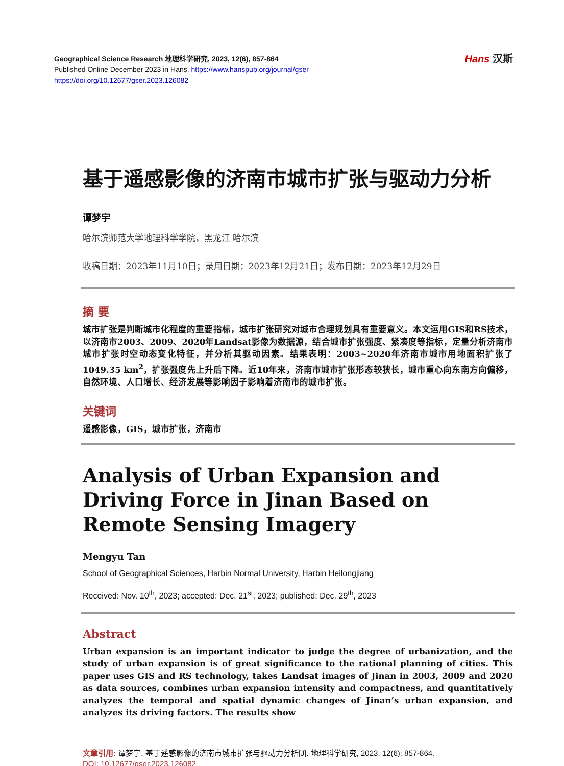Geographical Science Research 地理科学研究, 2023, 12(6), 857-864
Published Online December 2023 in Hans. https://www.hanspub.org/journal/gser
https://doi.org/10.12677/gser.2023.126082
Hans 汉斯
基于遥感影像的济南市城市扩张与驱动力分析
谭梦宇
哈尔滨师范大学地理科学学院，黑龙江 哈尔滨
收稿日期：2023年11月10日；录用日期：2023年12月21日；发布日期：2023年12月29日
摘 要
城市扩张是判断城市化程度的重要指标，城市扩张研究对城市合理规划具有重要意义。本文运用GIS和RS技术，以济南市2003、2009、2020年Landsat影像为数据源，结合城市扩张强度、紧凑度等指标，定量分析济南市城市扩张时空动态变化特征，并分析其驱动因素。结果表明：2003~2020年济南市城市用地面积扩张了1049.35 km<sup>2</sup>，扩张强度先上升后下降。近10年来，济南市城市扩张形态较狭长，城市重心向东南方向偏移，自然环境、人口增长、经济发展等影响因子影响着济南市的城市扩张。
关键词
遥感影像，GIS，城市扩张，济南市
Analysis of Urban Expansion and Driving Force in Jinan Based on Remote Sensing Imagery
Mengyu Tan
School of Geographical Sciences, Harbin Normal University, Harbin Heilongjiang
Received: Nov. 10<sup>th</sup>, 2023; accepted: Dec. 21<sup>st</sup>, 2023; published: Dec. 29<sup>th</sup>, 2023
Abstract
Urban expansion is an important indicator to judge the degree of urbanization, and the study of urban expansion is of great significance to the rational planning of cities. This paper uses GIS and RS technology, takes Landsat images of Jinan in 2003, 2009 and 2020 as data sources, combines urban expansion intensity and compactness, and quantitatively analyzes the temporal and spatial dynamic changes of Jinan’s urban expansion, and analyzes its driving factors. The results show
文章引用: 谭梦宇. 基于遥感影像的济南市城市扩张与驱动力分析[J]. 地理科学研究, 2023, 12(6): 857-864.
DOI: 10.12677/gser.2023.126082